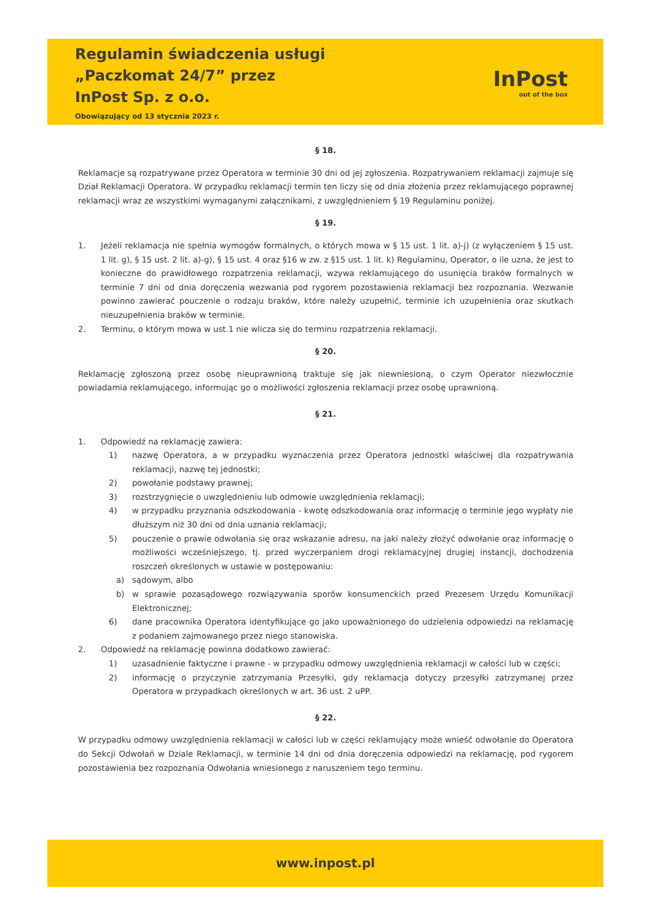Regulamin świadczenia usługi
„Paczkomat 24/7” przez
InPost Sp. z o.o.
Obowiązujący od 13 stycznia 2023 r.
InPost
out of the box
§ 18.
Reklamacje są rozpatrywane przez Operatora w terminie 30 dni od jej zgłoszenia. Rozpatrywaniem reklamacji zajmuje się Dział Reklamacji Operatora. W przypadku reklamacji termin ten liczy się od dnia złożenia przez reklamującego poprawnej reklamacji wraz ze wszystkimi wymaganymi załącznikami, z uwzględnieniem § 19 Regulaminu poniżej.
§ 19.
1. Jeżeli reklamacja nie spełnia wymogów formalnych, o których mowa w § 15 ust. 1 lit. a)-j) (z wyłączeniem § 15 ust. 1 lit. g), § 15 ust. 2 lit. a)-g), § 15 ust. 4 oraz §16 w zw. z §15 ust. 1 lit. k) Regulaminu, Operator, o ile uzna, że jest to konieczne do prawidłowego rozpatrzenia reklamacji, wzywa reklamującego do usunięcia braków formalnych w terminie 7 dni od dnia doręczenia wezwania pod rygorem pozostawienia reklamacji bez rozpoznania. Wezwanie powinno zawierać pouczenie o rodzaju braków, które należy uzupełnić, terminie ich uzupełnienia oraz skutkach nieuzupełnienia braków w terminie.
2. Terminu, o którym mowa w ust.1 nie wlicza się do terminu rozpatrzenia reklamacji.
§ 20.
Reklamację zgłoszoną przez osobę nieuprawnioną traktuje się jak niewniesioną, o czym Operator niezwłocznie powiadamia reklamującego, informując go o możliwości zgłoszenia reklamacji przez osobę uprawnioną.
§ 21.
1. Odpowiedź na reklamację zawiera:
1) nazwę Operatora, a w przypadku wyznaczenia przez Operatora jednostki właściwej dla rozpatrywania reklamacji, nazwę tej jednostki;
2) powołanie podstawy prawnej;
3) rozstrzygnięcie o uwzględnieniu lub odmowie uwzględnienia reklamacji;
4) w przypadku przyznania odszkodowania - kwotę odszkodowania oraz informację o terminie jego wypłaty nie dłuższym niż 30 dni od dnia uznania reklamacji;
5) pouczenie o prawie odwołania się oraz wskazanie adresu, na jaki należy złożyć odwołanie oraz informację o możliwości wcześniejszego, tj. przed wyczerpaniem drogi reklamacyjnej drugiej instancji, dochodzenia roszczeń określonych w ustawie w postępowaniu:
a) sądowym, albo
b) w sprawie pozasądowego rozwiązywania sporów konsumenckich przed Prezesem Urzędu Komunikacji Elektronicznej;
6) dane pracownika Operatora identyfikujące go jako upoważnionego do udzielenia odpowiedzi na reklamację z podaniem zajmowanego przez niego stanowiska.
2. Odpowiedź na reklamację powinna dodatkowo zawierać:
1) uzasadnienie faktyczne i prawne - w przypadku odmowy uwzględnienia reklamacji w całości lub w części;
2) informację o przyczynie zatrzymania Przesyłki, gdy reklamacja dotyczy przesyłki zatrzymanej przez Operatora w przypadkach określonych w art. 36 ust. 2 uPP.
§ 22.
W przypadku odmowy uwzględnienia reklamacji w całości lub w części reklamujący może wnieść odwołanie do Operatora do Sekcji Odwołań w Dziale Reklamacji, w terminie 14 dni od dnia doręczenia odpowiedzi na reklamację, pod rygorem pozostawienia bez rozpoznania Odwołania wniesionego z naruszeniem tego terminu.
www.inpost.pl